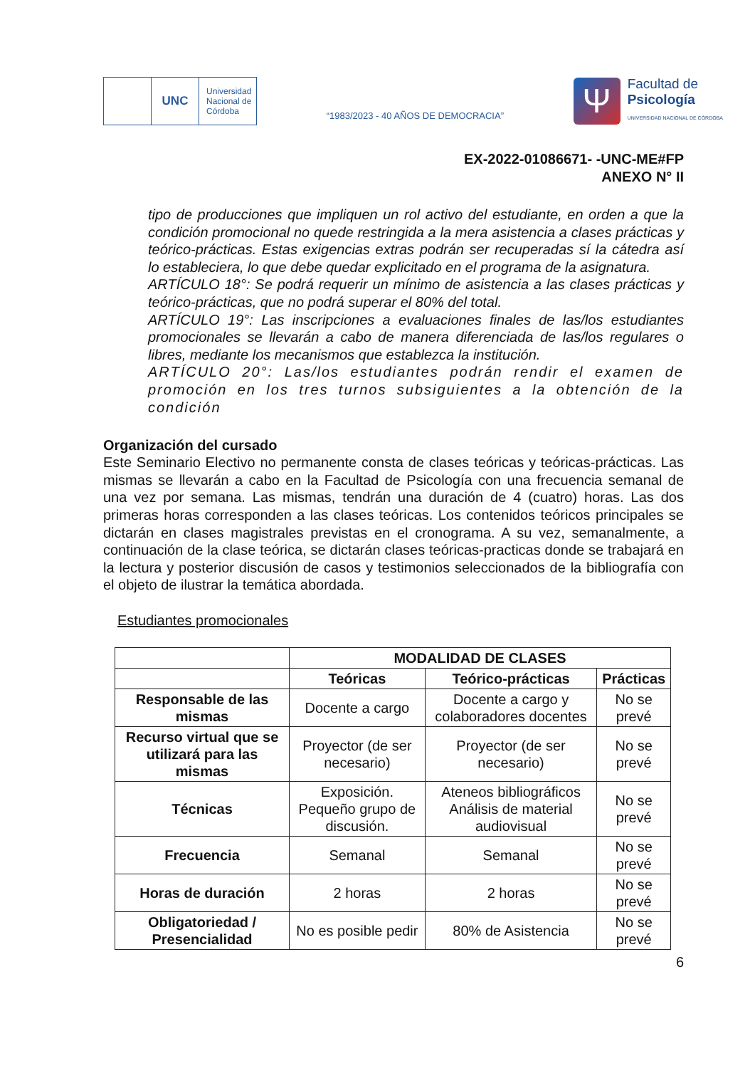UNC
Universidad Nacional de Córdoba
“1983/2023 - 40 AÑOS DE DEMOCRACIA”
Ψ
Facultad de
Psicología
UNIVERSIDAD NACIONAL DE CÓRDOBA
EX-2022-01086671- -UNC-ME#FP
ANEXO N° II
tipo de producciones que impliquen un rol activo del estudiante, en orden a que la condición promocional no quede restringida a la mera asistencia a clases prácticas y teórico-prácticas. Estas exigencias extras podrán ser recuperadas sí la cátedra así lo estableciera, lo que debe quedar explicitado en el programa de la asignatura.
ARTÍCULO 18°: Se podrá requerir un mínimo de asistencia a las clases prácticas y teórico-prácticas, que no podrá superar el 80% del total.
ARTÍCULO 19°: Las inscripciones a evaluaciones finales de las/los estudiantes promocionales se llevarán a cabo de manera diferenciada de las/los regulares o libres, mediante los mecanismos que establezca la institución.
ARTÍCULO 20°: Las/los estudiantes podrán rendir el examen de promoción en los tres turnos subsiguientes a la obtención de la condición
Organización del cursado
Este Seminario Electivo no permanente consta de clases teóricas y teóricas-prácticas. Las mismas se llevarán a cabo en la Facultad de Psicología con una frecuencia semanal de una vez por semana. Las mismas, tendrán una duración de 4 (cuatro) horas. Las dos primeras horas corresponden a las clases teóricas. Los contenidos teóricos principales se dictarán en clases magistrales previstas en el cronograma. A su vez, semanalmente, a continuación de la clase teórica, se dictarán clases teóricas-practicas donde se trabajará en la lectura y posterior discusión de casos y testimonios seleccionados de la bibliografía con el objeto de ilustrar la temática abordada.
Estudiantes promocionales
| | MODALIDAD DE CLASES | | |
| | Teóricas | Teórico-prácticas | Prácticas |
| Responsable de las mismas | Docente a cargo | Docente a cargo y colaboradores docentes | No se prevé |
| Recurso virtual que se utilizará para las mismas | Proyector (de ser necesario) | Proyector (de ser necesario) | No se prevé |
| Técnicas | Exposición. Pequeño grupo de discusión. | Ateneos bibliográficos Análisis de material audiovisual | No se prevé |
| Frecuencia | Semanal | Semanal | No se prevé |
| Horas de duración | 2 horas | 2 horas | No se prevé |
| Obligatoriedad / Presencialidad | No es posible pedir | 80% de Asistencia | No se prevé |
6